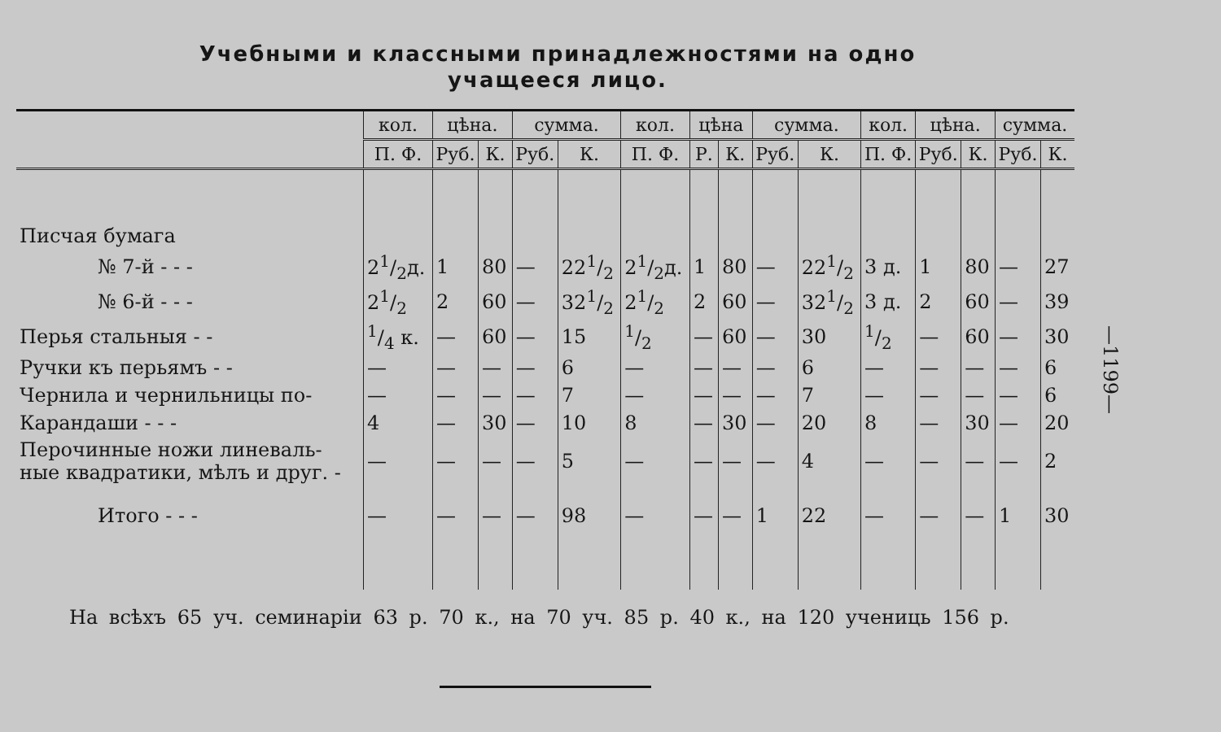Учебными и классными принадлежностями на одно
учащееся лицо.
| | кол. | цѣна. | | сумма. | | кол. | цѣна | | сумма. | | кол. | цѣна. | | сумма. | |
| --- | --- | --- | --- | --- | --- | --- | --- | --- | --- | --- | --- | --- | --- | --- | --- |
| | П. Ф. | Руб. | К. | Руб. | К. | П. Ф. | Р. | К. | Руб. | К. | П. Ф. | Руб. | К. | Руб. | К. |
| Писчая бумага | | | | | | | | | | | | | | | |
| № 7-й - - - | 21/2д. | 1 | 80 | — | 221/2 | 21/2д. | 1 | 80 | — | 221/2 | 3 д. | 1 | 80 | — | 27 |
| № 6-й - - - | 21/2 | 2 | 60 | — | 321/2 | 21/2 | 2 | 60 | — | 321/2 | 3 д. | 2 | 60 | — | 39 |
| Перья стальныя - - | 1/4 к. | — | 60 | — | 15 | 1/2 | — | 60 | — | 30 | 1/2 | — | 60 | — | 30 |
| Ручки къ перьямъ - - | — | — | — | — | 6 | — | — | — | — | 6 | — | — | — | — | 6 |
| Чернила и чернильницы по- | — | — | — | — | 7 | — | — | — | — | 7 | — | — | — | — | 6 |
| Карандаши - - - | 4 | — | 30 | — | 10 | 8 | — | 30 | — | 20 | 8 | — | 30 | — | 20 |
| Перочинные ножи линеваль- ные квадратики, мѣлъ и друг. - | — | — | — | — | 5 | — | — | — | — | 4 | — | — | — | — | 2 |
| Итого - - - | — | — | — | — | 98 | — | — | — | 1 | 22 | — | — | — | 1 | 30 |
На всѣхъ 65 уч. семинаріи 63 р. 70 к., на 70 уч. 85 р. 40 к., на 120 учениць 156 р.
—1199—